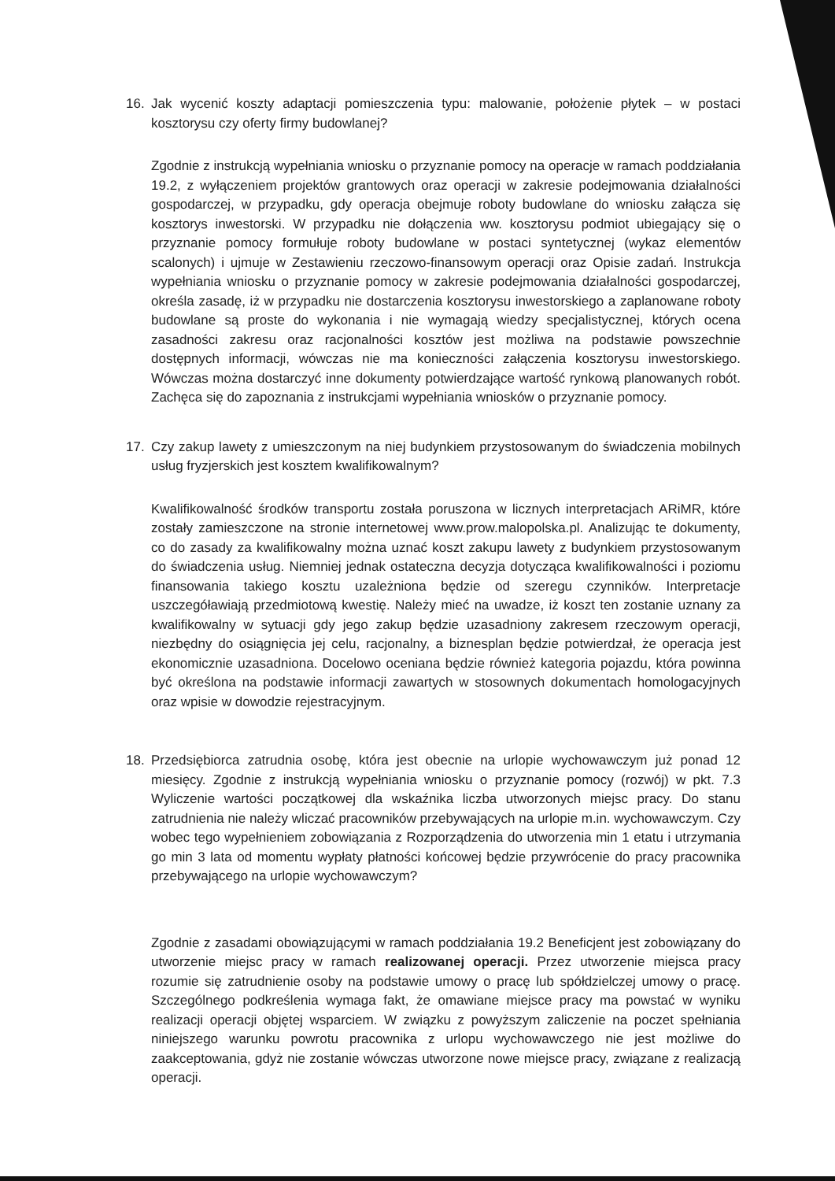16. Jak wycenić koszty adaptacji pomieszczenia typu: malowanie, położenie płytek – w postaci kosztorysu czy oferty firmy budowlanej?
Zgodnie z instrukcją wypełniania wniosku o przyznanie pomocy na operacje w ramach poddziałania 19.2, z wyłączeniem projektów grantowych oraz operacji w zakresie podejmowania działalności gospodarczej, w przypadku, gdy operacja obejmuje roboty budowlane do wniosku załącza się kosztorys inwestorski. W przypadku nie dołączenia ww. kosztorysu podmiot ubiegający się o przyznanie pomocy formułuje roboty budowlane w postaci syntetycznej (wykaz elementów scalonych) i ujmuje w Zestawieniu rzeczowo-finansowym operacji oraz Opisie zadań. Instrukcja wypełniania wniosku o przyznanie pomocy w zakresie podejmowania działalności gospodarczej, określa zasadę, iż w przypadku nie dostarczenia kosztorysu inwestorskiego a zaplanowane roboty budowlane są proste do wykonania i nie wymagają wiedzy specjalistycznej, których ocena zasadności zakresu oraz racjonalności kosztów jest możliwa na podstawie powszechnie dostępnych informacji, wówczas nie ma konieczności załączenia kosztorysu inwestorskiego. Wówczas można dostarczyć inne dokumenty potwierdzające wartość rynkową planowanych robót. Zachęca się do zapoznania z instrukcjami wypełniania wniosków o przyznanie pomocy.
17. Czy zakup lawety z umieszczonym na niej budynkiem przystosowanym do świadczenia mobilnych usług fryzjerskich jest kosztem kwalifikowalnym?
Kwalifikowalność środków transportu została poruszona w licznych interpretacjach ARiMR, które zostały zamieszczone na stronie internetowej www.prow.malopolska.pl. Analizując te dokumenty, co do zasady za kwalifikowalny można uznać koszt zakupu lawety z budynkiem przystosowanym do świadczenia usług. Niemniej jednak ostateczna decyzja dotycząca kwalifikowalności i poziomu finansowania takiego kosztu uzależniona będzie od szeregu czynników. Interpretacje uszczegóławiają przedmiotową kwestię. Należy mieć na uwadze, iż koszt ten zostanie uznany za kwalifikowalny w sytuacji gdy jego zakup będzie uzasadniony zakresem rzeczowym operacji, niezbędny do osiągnięcia jej celu, racjonalny, a biznesplan będzie potwierdzał, że operacja jest ekonomicznie uzasadniona. Docelowo oceniana będzie również kategoria pojazdu, która powinna być określona na podstawie informacji zawartych w stosownych dokumentach homologacyjnych oraz wpisie w dowodzie rejestracyjnym.
18. Przedsiębiorca zatrudnia osobę, która jest obecnie na urlopie wychowawczym już ponad 12 miesięcy. Zgodnie z instrukcją wypełniania wniosku o przyznanie pomocy (rozwój) w pkt. 7.3 Wyliczenie wartości początkowej dla wskaźnika liczba utworzonych miejsc pracy. Do stanu zatrudnienia nie należy wliczać pracowników przebywających na urlopie m.in. wychowawczym. Czy wobec tego wypełnieniem zobowiązania z Rozporządzenia do utworzenia min 1 etatu i utrzymania go min 3 lata od momentu wypłaty płatności końcowej będzie przywrócenie do pracy pracownika przebywającego na urlopie wychowawczym?
Zgodnie z zasadami obowiązującymi w ramach poddziałania 19.2 Beneficjent jest zobowiązany do utworzenie miejsc pracy w ramach realizowanej operacji. Przez utworzenie miejsca pracy rozumie się zatrudnienie osoby na podstawie umowy o pracę lub spółdzielczej umowy o pracę. Szczególnego podkreślenia wymaga fakt, że omawiane miejsce pracy ma powstać w wyniku realizacji operacji objętej wsparciem. W związku z powyższym zaliczenie na poczet spełniania niniejszego warunku powrotu pracownika z urlopu wychowawczego nie jest możliwe do zaakceptowania, gdyż nie zostanie wówczas utworzone nowe miejsce pracy, związane z realizacją operacji.